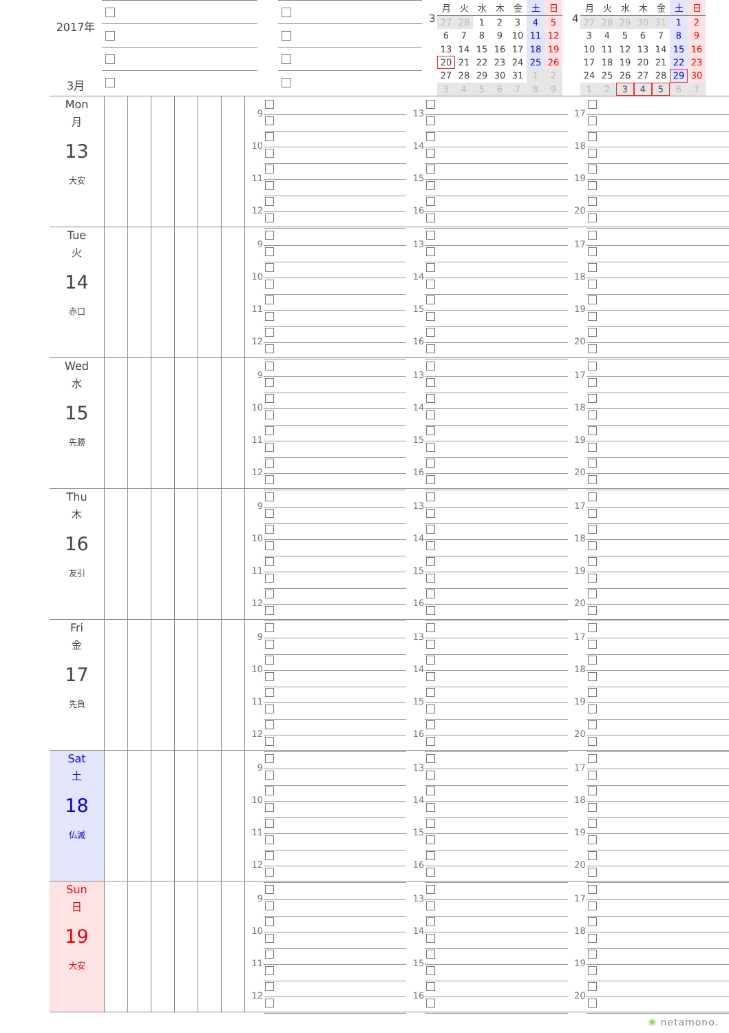2017年
3月
3
| 月 | 火 | 水 | 木 | 金 | 土 | 日 |
| --- | --- | --- | --- | --- | --- | --- |
| 27 | 28 | 1 | 2 | 3 | 4 | 5 |
| 6 | 7 | 8 | 9 | 10 | 11 | 12 |
| 13 | 14 | 15 | 16 | 17 | 18 | 19 |
| 20 | 21 | 22 | 23 | 24 | 25 | 26 |
| 27 | 28 | 29 | 30 | 31 | 1 | 2 |
| 3 | 4 | 5 | 6 | 7 | 8 | 9 |
4
| 月 | 火 | 水 | 木 | 金 | 土 | 日 |
| --- | --- | --- | --- | --- | --- | --- |
| 27 | 28 | 29 | 30 | 31 | 1 | 2 |
| 3 | 4 | 5 | 6 | 7 | 8 | 9 |
| 10 | 11 | 12 | 13 | 14 | 15 | 16 |
| 17 | 18 | 19 | 20 | 21 | 22 | 23 |
| 24 | 25 | 26 | 27 | 28 | 29 | 30 |
| 1 | 2 | 3 | 4 | 5 | 6 | 7 |
Mon
月
13
大安
9
10
11
12
13
14
15
16
17
18
19
20
Tue
火
14
赤口
9
10
11
12
13
14
15
16
17
18
19
20
Wed
水
15
先勝
9
10
11
12
13
14
15
16
17
18
19
20
Thu
木
16
友引
9
10
11
12
13
14
15
16
17
18
19
20
Fri
金
17
先負
9
10
11
12
13
14
15
16
17
18
19
20
Sat
土
18
仏滅
9
10
11
12
13
14
15
16
17
18
19
20
Sun
日
19
大安
9
10
11
12
13
14
15
16
17
18
19
20
❀ netamono.